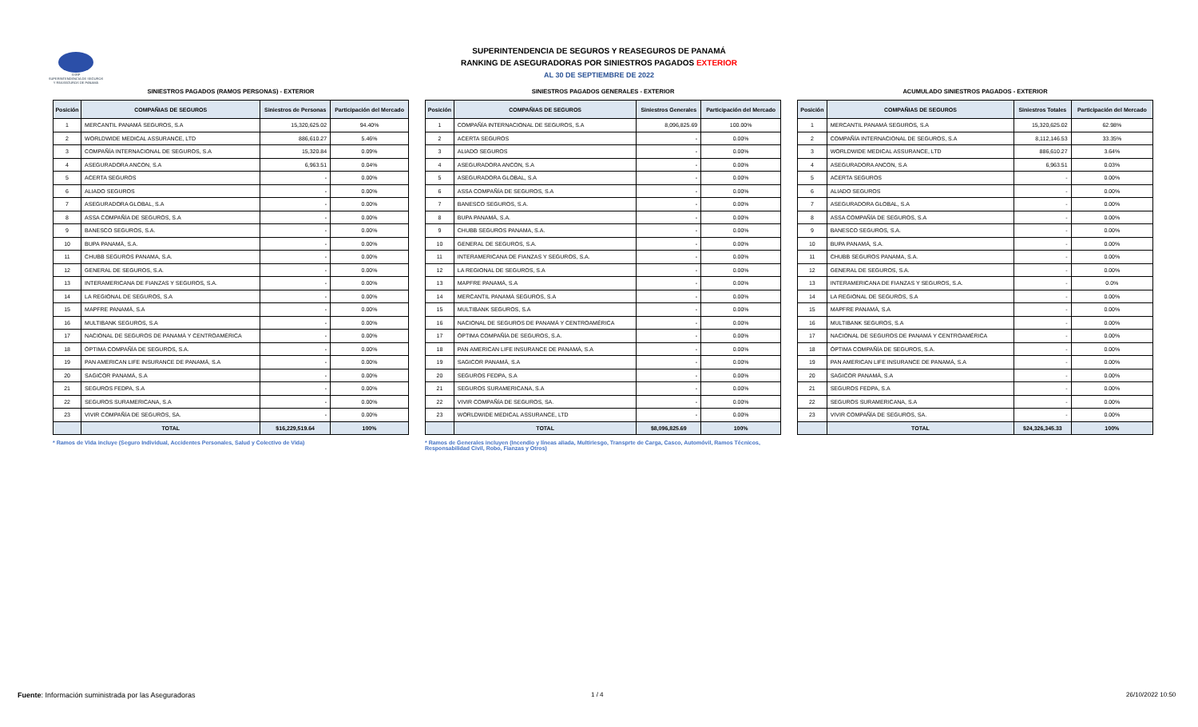SSRP
SUPERINTENDENCIA DE SEGUROS Y REASEGUROS DE PANAMÁ
SUPERINTENDENCIA DE SEGUROS Y REASEGUROS DE PANAMÁ
RANKING DE ASEGURADORAS POR SINIESTROS PAGADOS EXTERIOR
AL 30 DE SEPTIEMBRE DE 2022
SINIESTROS PAGADOS (RAMOS PERSONAS) - EXTERIOR
| Posición | COMPAÑIAS DE SEGUROS | Siniestros de Personas | Participación del Mercado |
| --- | --- | --- | --- |
| 1 | MERCANTIL PANAMÁ SEGUROS, S.A | 15,320,625.02 | 94.40% |
| 2 | WORLDWIDE MEDICAL ASSURANCE, LTD | 886,610.27 | 5.46% |
| 3 | COMPAÑÍA INTERNACIONAL DE SEGUROS, S.A | 15,320.84 | 0.09% |
| 4 | ASEGURADORA ANCON, S.A | 6,963.51 | 0.04% |
| 5 | ACERTA SEGUROS | - | 0.00% |
| 6 | ALIADO SEGUROS | - | 0.00% |
| 7 | ASEGURADORA GLOBAL, S.A | - | 0.00% |
| 8 | ASSA COMPAÑÍA DE SEGUROS, S.A | - | 0.00% |
| 9 | BANESCO SEGUROS, S.A. | - | 0.00% |
| 10 | BUPA PANAMÁ, S.A. | - | 0.00% |
| 11 | CHUBB SEGUROS PANAMA, S.A. | - | 0.00% |
| 12 | GENERAL DE SEGUROS, S.A. | - | 0.00% |
| 13 | INTERAMERICANA DE FIANZAS Y SEGUROS, S.A. | - | 0.00% |
| 14 | LA REGIONAL DE SEGUROS, S.A | - | 0.00% |
| 15 | MAPFRE PANAMÁ, S.A | - | 0.00% |
| 16 | MULTIBANK SEGUROS, S.A | - | 0.00% |
| 17 | NACIONAL DE SEGUROS DE PANAMÁ Y CENTROAMÉRICA | - | 0.00% |
| 18 | ÓPTIMA COMPAÑÍA DE SEGUROS, S.A. | - | 0.00% |
| 19 | PAN AMERICAN LIFE INSURANCE DE PANAMÁ, S.A | - | 0.00% |
| 20 | SAGICOR PANAMÁ, S.A | - | 0.00% |
| 21 | SEGUROS FEDPA, S.A | - | 0.00% |
| 22 | SEGUROS SURAMERICANA, S.A | - | 0.00% |
| 23 | VIVIR COMPAÑÍA DE SEGUROS, SA. | - | 0.00% |
| | TOTAL | $16,229,519.64 | 100% |
* Ramos de Vida incluye (Seguro Individual, Accidentes Personales, Salud y Colectivo de Vida)
SINIESTROS PAGADOS GENERALES - EXTERIOR
| Posición | COMPAÑIAS DE SEGUROS | Siniestros Generales | Participación del Mercado |
| --- | --- | --- | --- |
| 1 | COMPAÑÍA INTERNACIONAL DE SEGUROS, S.A | 8,096,825.69 | 100.00% |
| 2 | ACERTA SEGUROS | - | 0.00% |
| 3 | ALIADO SEGUROS | - | 0.00% |
| 4 | ASEGURADORA ANCON, S.A | - | 0.00% |
| 5 | ASEGURADORA GLOBAL, S.A | - | 0.00% |
| 6 | ASSA COMPAÑÍA DE SEGUROS, S.A | - | 0.00% |
| 7 | BANESCO SEGUROS, S.A. | - | 0.00% |
| 8 | BUPA PANAMÁ, S.A. | - | 0.00% |
| 9 | CHUBB SEGUROS PANAMA, S.A. | - | 0.00% |
| 10 | GENERAL DE SEGUROS, S.A. | - | 0.00% |
| 11 | INTERAMERICANA DE FIANZAS Y SEGUROS, S.A. | - | 0.00% |
| 12 | LA REGIONAL DE SEGUROS, S.A | - | 0.00% |
| 13 | MAPFRE PANAMÁ, S.A | - | 0.00% |
| 14 | MERCANTIL PANAMÁ SEGUROS, S.A | - | 0.00% |
| 15 | MULTIBANK SEGUROS, S.A | - | 0.00% |
| 16 | NACIONAL DE SEGUROS DE PANAMÁ Y CENTROAMÉRICA | - | 0.00% |
| 17 | ÓPTIMA COMPAÑÍA DE SEGUROS, S.A. | - | 0.00% |
| 18 | PAN AMERICAN LIFE INSURANCE DE PANAMÁ, S.A | - | 0.00% |
| 19 | SAGICOR PANAMÁ, S.A | - | 0.00% |
| 20 | SEGUROS FEDPA, S.A | - | 0.00% |
| 21 | SEGUROS SURAMERICANA, S.A | - | 0.00% |
| 22 | VIVIR COMPAÑÍA DE SEGUROS, SA. | - | 0.00% |
| 23 | WORLDWIDE MEDICAL ASSURANCE, LTD | - | 0.00% |
| | TOTAL | $8,096,825.69 | 100% |
* Ramos de Generales incluyen (Incendio y líneas aliada, Multiriesgo, Transprte de Carga, Casco, Automóvil, Ramos Técnicos, Responsabilidad Civil, Robo, Fianzas y Otros)
ACUMULADO SINIESTROS PAGADOS - EXTERIOR
| Posición | COMPAÑIAS DE SEGUROS | Siniestros Totales | Participación del Mercado |
| --- | --- | --- | --- |
| 1 | MERCANTIL PANAMÁ SEGUROS, S.A | 15,320,625.02 | 62.98% |
| 2 | COMPAÑÍA INTERNACIONAL DE SEGUROS, S.A | 8,112,146.53 | 33.35% |
| 3 | WORLDWIDE MEDICAL ASSURANCE, LTD | 886,610.27 | 3.64% |
| 4 | ASEGURADORA ANCON, S.A | 6,963.51 | 0.03% |
| 5 | ACERTA SEGUROS | - | 0.00% |
| 6 | ALIADO SEGUROS | - | 0.00% |
| 7 | ASEGURADORA GLOBAL, S.A | - | 0.00% |
| 8 | ASSA COMPAÑÍA DE SEGUROS, S.A | - | 0.00% |
| 9 | BANESCO SEGUROS, S.A. | - | 0.00% |
| 10 | BUPA PANAMÁ, S.A. | - | 0.00% |
| 11 | CHUBB SEGUROS PANAMA, S.A. | - | 0.00% |
| 12 | GENERAL DE SEGUROS, S.A. | - | 0.00% |
| 13 | INTERAMERICANA DE FIANZAS Y SEGUROS, S.A. | - | 0.0% |
| 14 | LA REGIONAL DE SEGUROS, S.A | - | 0.00% |
| 15 | MAPFRE PANAMÁ, S.A | - | 0.00% |
| 16 | MULTIBANK SEGUROS, S.A | - | 0.00% |
| 17 | NACIONAL DE SEGUROS DE PANAMÁ Y CENTROAMÉRICA | - | 0.00% |
| 18 | ÓPTIMA COMPAÑÍA DE SEGUROS, S.A. | - | 0.00% |
| 19 | PAN AMERICAN LIFE INSURANCE DE PANAMÁ, S.A | - | 0.00% |
| 20 | SAGICOR PANAMÁ, S.A | - | 0.00% |
| 21 | SEGUROS FEDPA, S.A | - | 0.00% |
| 22 | SEGUROS SURAMERICANA, S.A | - | 0.00% |
| 23 | VIVIR COMPAÑÍA DE SEGUROS, SA. | - | 0.00% |
| | TOTAL | $24,326,345.33 | 100% |
Fuente: Información suministrada por las Aseguradoras
1 / 4 26/10/2022 10:50